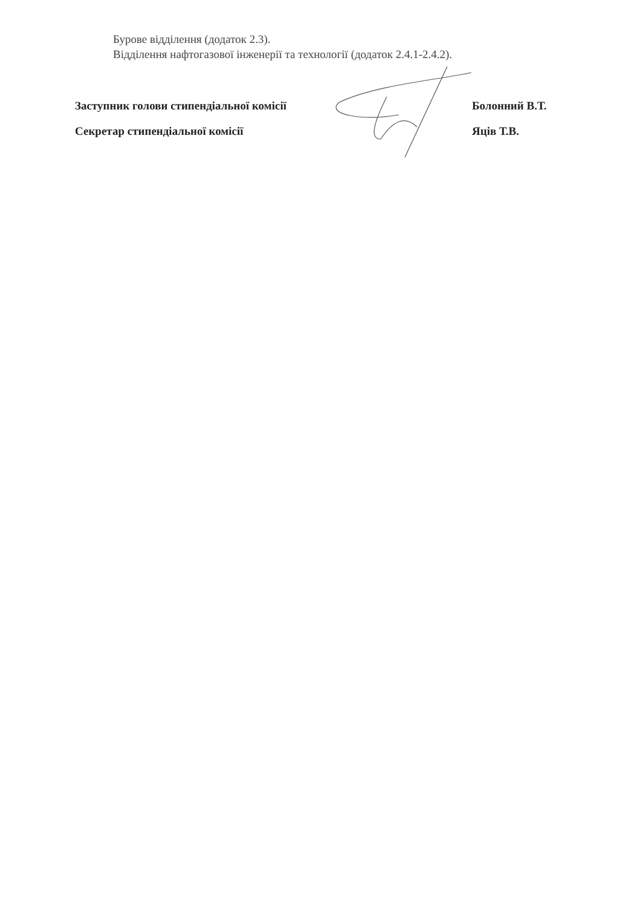Бурове відділення (додаток 2.3).
Відділення нафтогазової інженерії та технології (додаток 2.4.1-2.4.2).
Заступник голови стипендіальної комісії Болонний В.Т.
Секретар стипендіальної комісії Яців Т.В.